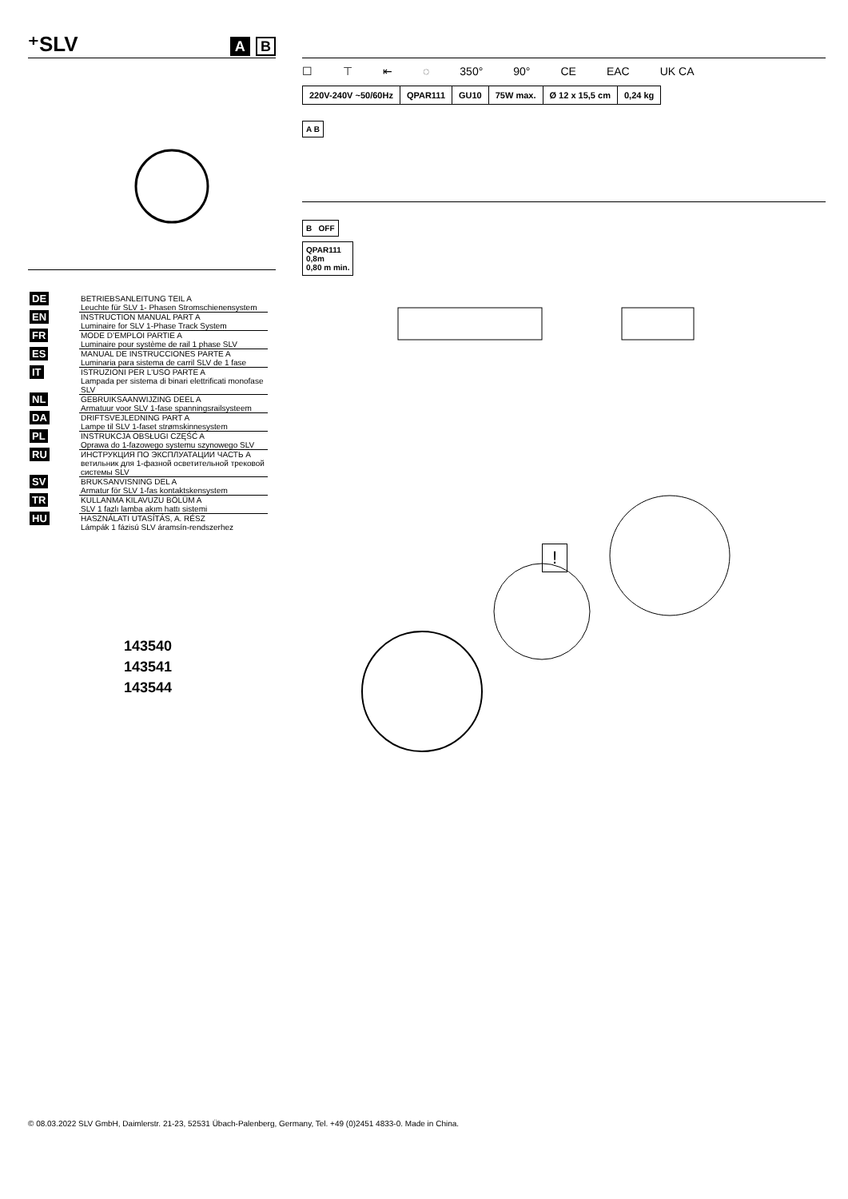⁺SLV A B
| DE | BETRIEBSANLEITUNG TEIL A Leuchte für SLV 1- Phasen Stromschienensystem |
| EN | INSTRUCTION MANUAL PART A Luminaire for SLV 1-Phase Track System |
| FR | MODE D’EMPLOI PARTIE A Luminaire pour système de rail 1 phase SLV |
| ES | MANUAL DE INSTRUCCIONES PARTE A Luminaria para sistema de carril SLV de 1 fase |
| IT | ISTRUZIONI PER L'USO PARTE A Lampada per sistema di binari elettrificati monofase SLV |
| NL | GEBRUIKSAANWIJZING DEEL A Armatuur voor SLV 1-fase spanningsrailsysteem |
| DA | DRIFTSVEJLEDNING PART A Lampe til SLV 1-faset strømskinnesystem |
| PL | INSTRUKCJA OBSŁUGI CZĘŚĆ A Oprawa do 1-fazowego systemu szynowego SLV |
| RU | ИНСТРУКЦИЯ ПО ЭКСПЛУАТАЦИИ ЧАСТЬ А ветильник для 1-фазной осветительной трековой системы SLV |
| SV | BRUKSANVISNING DEL A Armatur för SLV 1-fas kontaktskensystem |
| TR | KULLANMA KILAVUZU BÖLÜM A SLV 1 fazlı lamba akım hattı sistemi |
| HU | HASZNÁLATI UTASÍTÁS, A. RÉSZ Lámpák 1 fázisú SLV áramsín-rendszerhez |
143540
143541
143544
☐ ⊤ ⇤ ◌ 350° 90° CE EAC UK CA
| 220V-240V ~50/60Hz | QPAR111 | GU10 | 75W max. | Ø 12 x 15,5 cm | 0,24 kg |
A B B OFF
QPAR111
0,8m
0,80 m min.
!
© 08.03.2022 SLV GmbH, Daimlerstr. 21-23, 52531 Übach-Palenberg, Germany, Tel. +49 (0)2451 4833-0. Made in China.